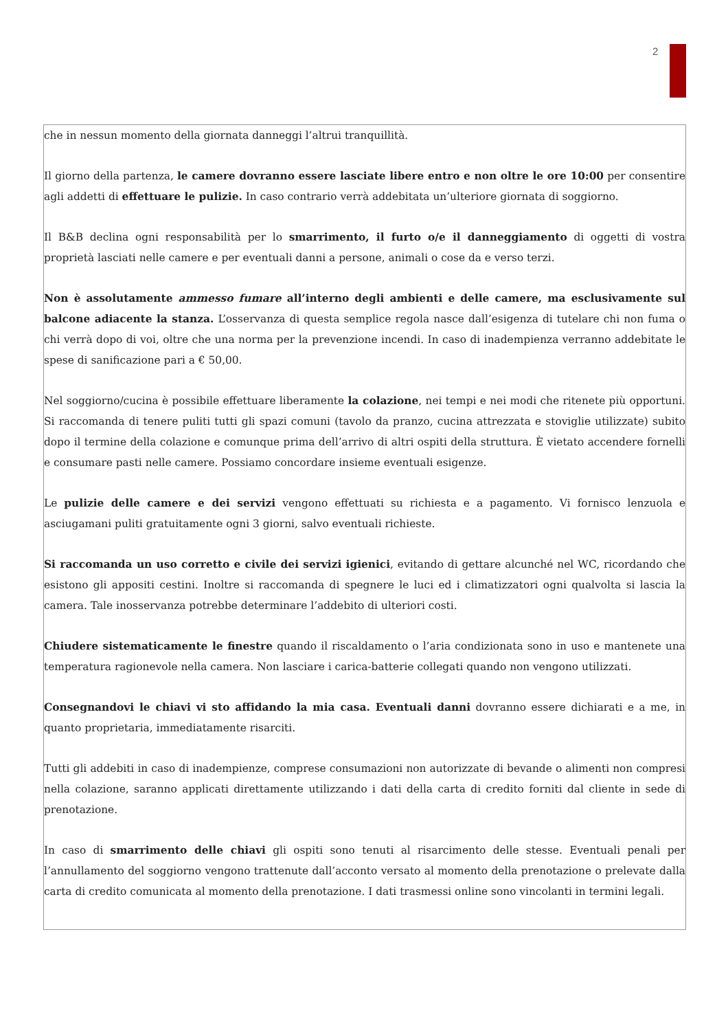2
che in nessun momento della giornata danneggi l’altrui tranquillità.
Il giorno della partenza, le camere dovranno essere lasciate libere entro e non oltre le ore 10:00 per consentire agli addetti di effettuare le pulizie. In caso contrario verrà addebitata un’ulteriore giornata di soggiorno.
Il B&B declina ogni responsabilità per lo smarrimento, il furto o/e il danneggiamento di oggetti di vostra proprietà lasciati nelle camere e per eventuali danni a persone, animali o cose da e verso terzi.
Non è assolutamente ammesso fumare all’interno degli ambienti e delle camere, ma esclusivamente sul balcone adiacente la stanza. L’osservanza di questa semplice regola nasce dall’esigenza di tutelare chi non fuma o chi verrà dopo di voi, oltre che una norma per la prevenzione incendi. In caso di inadempienza verranno addebitate le spese di sanificazione pari a € 50,00.
Nel soggiorno/cucina è possibile effettuare liberamente la colazione, nei tempi e nei modi che ritenete più opportuni. Si raccomanda di tenere puliti tutti gli spazi comuni (tavolo da pranzo, cucina attrezzata e stoviglie utilizzate) subito dopo il termine della colazione e comunque prima dell’arrivo di altri ospiti della struttura. È vietato accendere fornelli e consumare pasti nelle camere. Possiamo concordare insieme eventuali esigenze.
Le pulizie delle camere e dei servizi vengono effettuati su richiesta e a pagamento. Vi fornisco lenzuola e asciugamani puliti gratuitamente ogni 3 giorni, salvo eventuali richieste.
Si raccomanda un uso corretto e civile dei servizi igienici, evitando di gettare alcunché nel WC, ricordando che esistono gli appositi cestini. Inoltre si raccomanda di spegnere le luci ed i climatizzatori ogni qualvolta si lascia la camera. Tale inosservanza potrebbe determinare l’addebito di ulteriori costi.
Chiudere sistematicamente le finestre quando il riscaldamento o l’aria condizionata sono in uso e mantenete una temperatura ragionevole nella camera. Non lasciare i carica-batterie collegati quando non vengono utilizzati.
Consegnandovi le chiavi vi sto affidando la mia casa. Eventuali danni dovranno essere dichiarati e a me, in quanto proprietaria, immediatamente risarciti.
Tutti gli addebiti in caso di inadempienze, comprese consumazioni non autorizzate di bevande o alimenti non compresi nella colazione, saranno applicati direttamente utilizzando i dati della carta di credito forniti dal cliente in sede di prenotazione.
In caso di smarrimento delle chiavi gli ospiti sono tenuti al risarcimento delle stesse. Eventuali penali per l’annullamento del soggiorno vengono trattenute dall’acconto versato al momento della prenotazione o prelevate dalla carta di credito comunicata al momento della prenotazione. I dati trasmessi online sono vincolanti in termini legali.